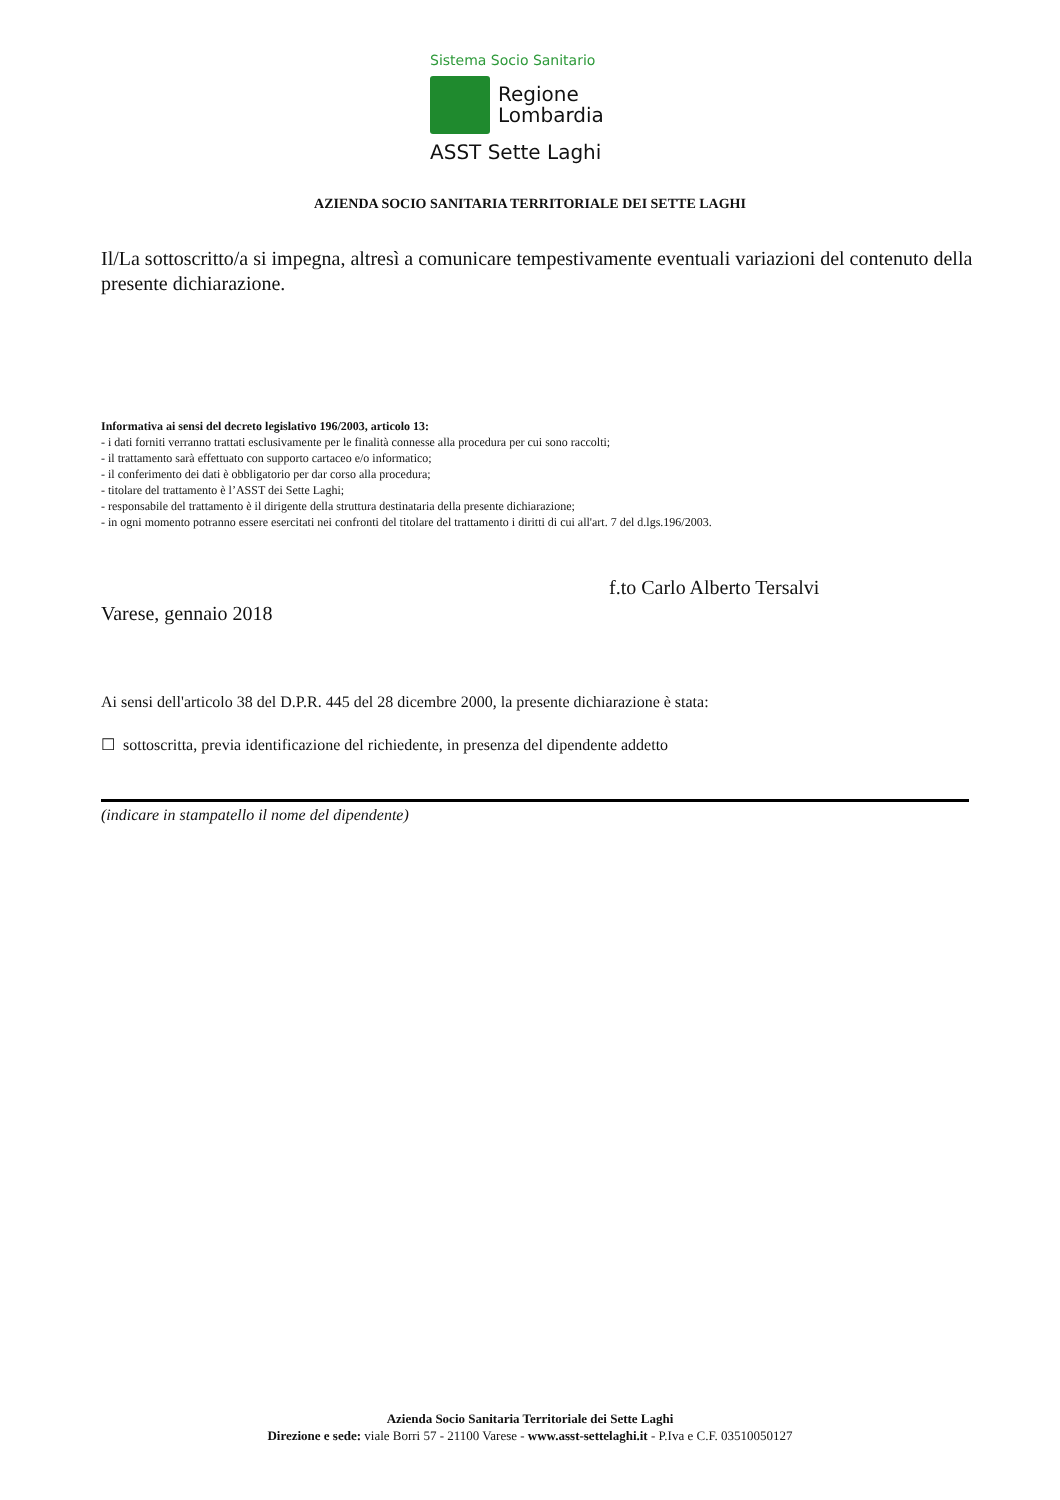Sistema Socio Sanitario
Regione
Lombardia
ASST Sette Laghi
AZIENDA SOCIO SANITARIA TERRITORIALE DEI SETTE LAGHI
Il/La sottoscritto/a si impegna, altresì a comunicare tempestivamente eventuali variazioni del contenuto della presente dichiarazione.
Informativa ai sensi del decreto legislativo 196/2003, articolo 13:
- i dati forniti verranno trattati esclusivamente per le finalità connesse alla procedura per cui sono raccolti;
- il trattamento sarà effettuato con supporto cartaceo e/o informatico;
- il conferimento dei dati è obbligatorio per dar corso alla procedura;
- titolare del trattamento è l’ASST dei Sette Laghi;
- responsabile del trattamento è il dirigente della struttura destinataria della presente dichiarazione;
- in ogni momento potranno essere esercitati nei confronti del titolare del trattamento i diritti di cui all'art. 7 del d.lgs.196/2003.
Varese, gennaio 2018
f.to Carlo Alberto Tersalvi
Ai sensi dell'articolo 38 del D.P.R. 445 del 28 dicembre 2000, la presente dichiarazione è stata:
☐ sottoscritta, previa identificazione del richiedente, in presenza del dipendente addetto
(indicare in stampatello il nome del dipendente)
Azienda Socio Sanitaria Territoriale dei Sette Laghi
Direzione e sede: viale Borri 57 - 21100 Varese - www.asst-settelaghi.it - P.Iva e C.F. 03510050127